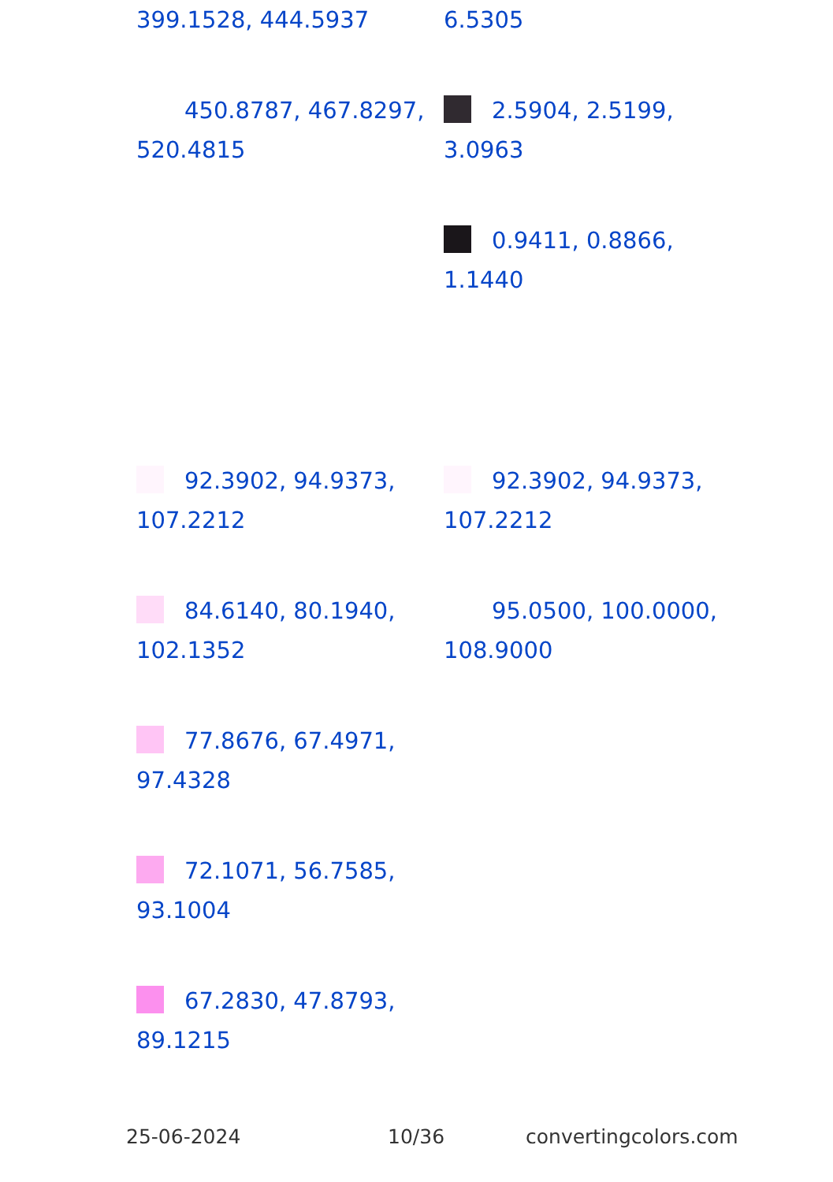399.1528, 444.5937 6.5305
450.8787, 467.8297, 520.4815
2.5904, 2.5199, 3.0963
0.9411, 0.8866, 1.1440
92.3902, 94.9373, 107.2212
92.3902, 94.9373, 107.2212
84.6140, 80.1940, 102.1352
95.0500, 100.0000, 108.9000
77.8676, 67.4971, 97.4328
72.1071, 56.7585, 93.1004
67.2830, 47.8793, 89.1215
25-06-2024 10/36 convertingcolors.com